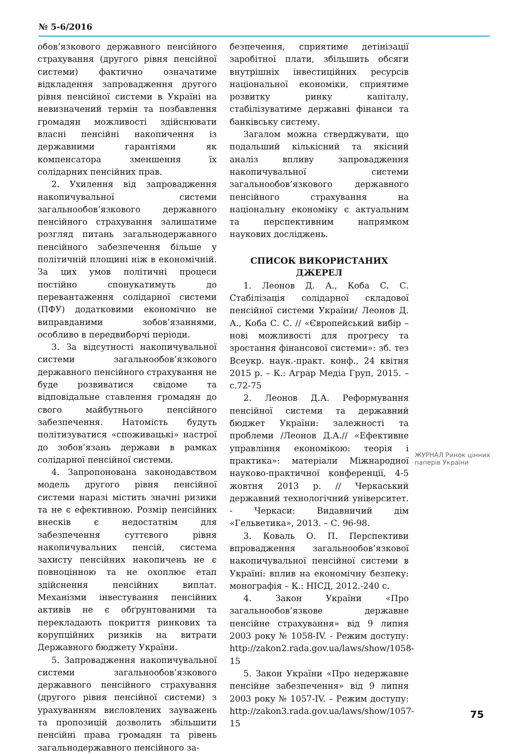№ 5-6/2016
обов’язкового державного пенсійного страхування (другого рівня пенсійної системи) фактично означатиме відкладення запровадження другого рівня пенсійної системи в Україні на невизначений термін та позбавлення громадян можливості здійснювати власні пенсійні накопичення із державними гарантіями як компенсатора зменшення їх солідарних пенсійних прав.
2. Ухилення від запровадження накопичувальної системи загальнообов’язкового державного пенсійного страхування залишатиме розгляд питань загальнодержавного пенсійного забезпечення більше у політичній площині ніж в економічній. За цих умов політичні процеси постійно спонукатимуть до перевантаження солідарної системи (ПФУ) додатковими економічно не виправданими зобов’язаннями, особливо в передвиборчі періоди.
3. За відсутності накопичувальної системи загальнообов’язкового державного пенсійного страхування не буде розвиватися свідоме та відповідальне ставлення громадян до свого майбутнього пенсійного забезпечення. Натомість будуть політизуватися «споживацькі» настрої до зобов’язань держави в рамках солідарної пенсійної системи.
4. Запропонована законодавством модель другого рівня пенсійної системи наразі містить значні ризики та не є ефективною. Розмір пенсійних внесків є недостатнім для забезпечення суттєвого рівня накопичувальних пенсій, система захисту пенсійних накопичень не є повноцінною та не охоплює етап здійснення пенсійних виплат. Механізми інвестування пенсійних активів не є обґрунтованими та перекладають покриття ринкових та корупційних ризиків на витрати Державного бюджету України.
5. Запровадження накопичувальної системи загальнообов’язкового державного пенсійного страхування (другого рівня пенсійної системи) з урахуванням висловлених зауважень та пропозицій дозволить збільшити пенсійні права громадян та рівень загальнодержавного пенсійного за-
безпечення, сприятиме детінізації заробітної плати, збільшить обсяги внутрішніх інвестиційних ресурсів національної економіки, сприятиме розвитку ринку капіталу, стабілізуватиме державні фінанси та банківську систему.
Загалом можна стверджувати, що подальший кількісний та якісний аналіз впливу запровадження накопичувальної системи загальнообов’язкового державного пенсійного страхування на національну економіку є актуальним та перспективним напрямком наукових досліджень.
СПИСОК ВИКОРИСТАНИХ ДЖЕРЕЛ
1. Леонов Д. А., Коба С. С. Стабілізація солідарної складової пенсійної системи України/ Леонов Д. А., Коба С. С. // «Європейський вибір – нові можливості для прогресу та зростання фінансової системи»: зб. тез Всеукр. наук.-практ. конф., 24 квітня 2015 р. – К.: Аграр Медіа Груп, 2015. – с.72-75
2. Леонов Д.А. Реформування пенсійної системи та державний бюджет України: залежності та проблеми /Леонов Д.А.// «Ефективне управління економікою: теорія і практика»: матеріали Міжнародної науково-практичної конференції, 4-5 жовтня 2013 р. // Черкаський державний технологічний університет. - Черкаси: Видавничий дім «Гельветика», 2013. – С. 96-98.
3. Коваль О. П. Перспективи впровадження загальнообов’язкової накопичувальної пенсійної системи в Україні: вплив на економічну безпеку: монографія – К.: НІСД, 2012.-240 с.
4. Закон України «Про загальнообов’язкове державне пенсійне страхування» від 9 липня 2003 року № 1058-IV. - Режим доступу: http://zakon2.rada.gov.ua/laws/show/1058-15
5. Закон України «Про недержавне пенсійне забезпечення» від 9 липня 2003 року № 1057-IV. – Режим доступу: http://zakon3.rada.gov.ua/laws/show/1057-15
ЖУРНАЛ Ринок цінних паперів України
75